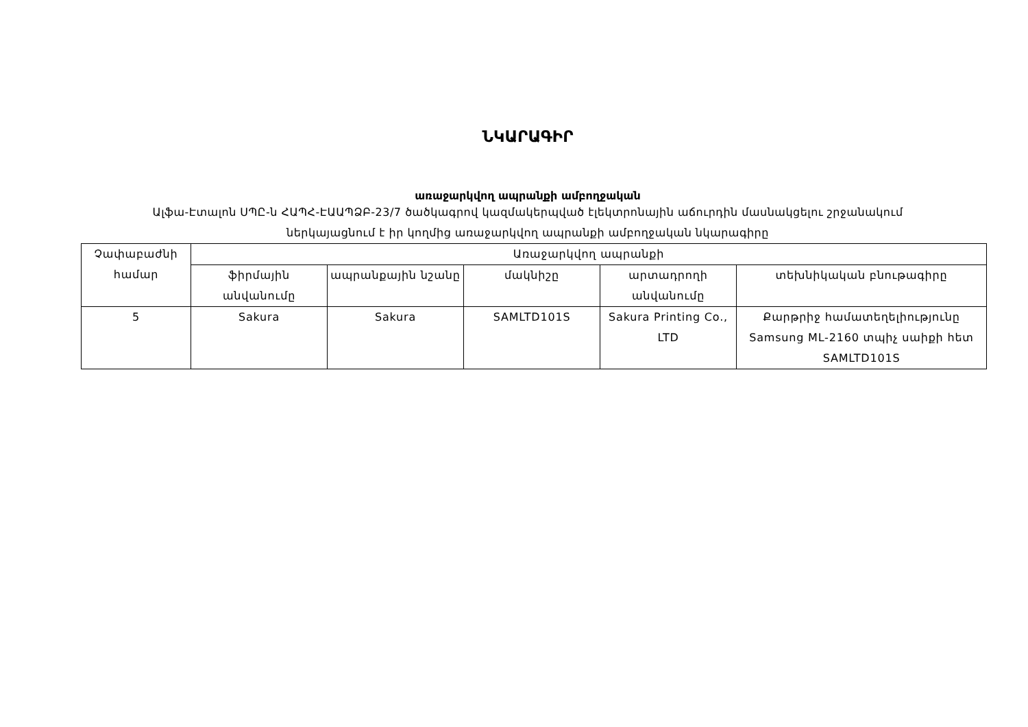ՆԿԱՐԱԳԻՐ
առաջարկվող ապրանքի ամբողջական
Ալֆա-Էտալոն ՍՊԸ-ն ՀԱՊՀ-ԷԱԱՊՁԲ-23/7 ծածկագրով կազմակերպված էլեկտրոնային աճուրդին մասնակցելու շրջանակում
ներկայացնում է իր կողմից առաջարկվող ապրանքի ամբողջական նկարագիրը
| Չափաբաժնի համար | Առաջարկվող ապրանքի | | | | |
| --- | --- | --- | --- | --- | --- |
| | ֆիրմային անվանումը | ապրանքային նշանը | մակնիշը | արտադրողի անվանումը | տեխնիկական բնութագիրը |
| 5 | Sakura | Sakura | SAMLTD101S | Sakura Printing Co., LTD | Քարթրիջ համատեղելիությունը Samsung ML-2160 տպիչ սաիքի հետ SAMLTD101S |